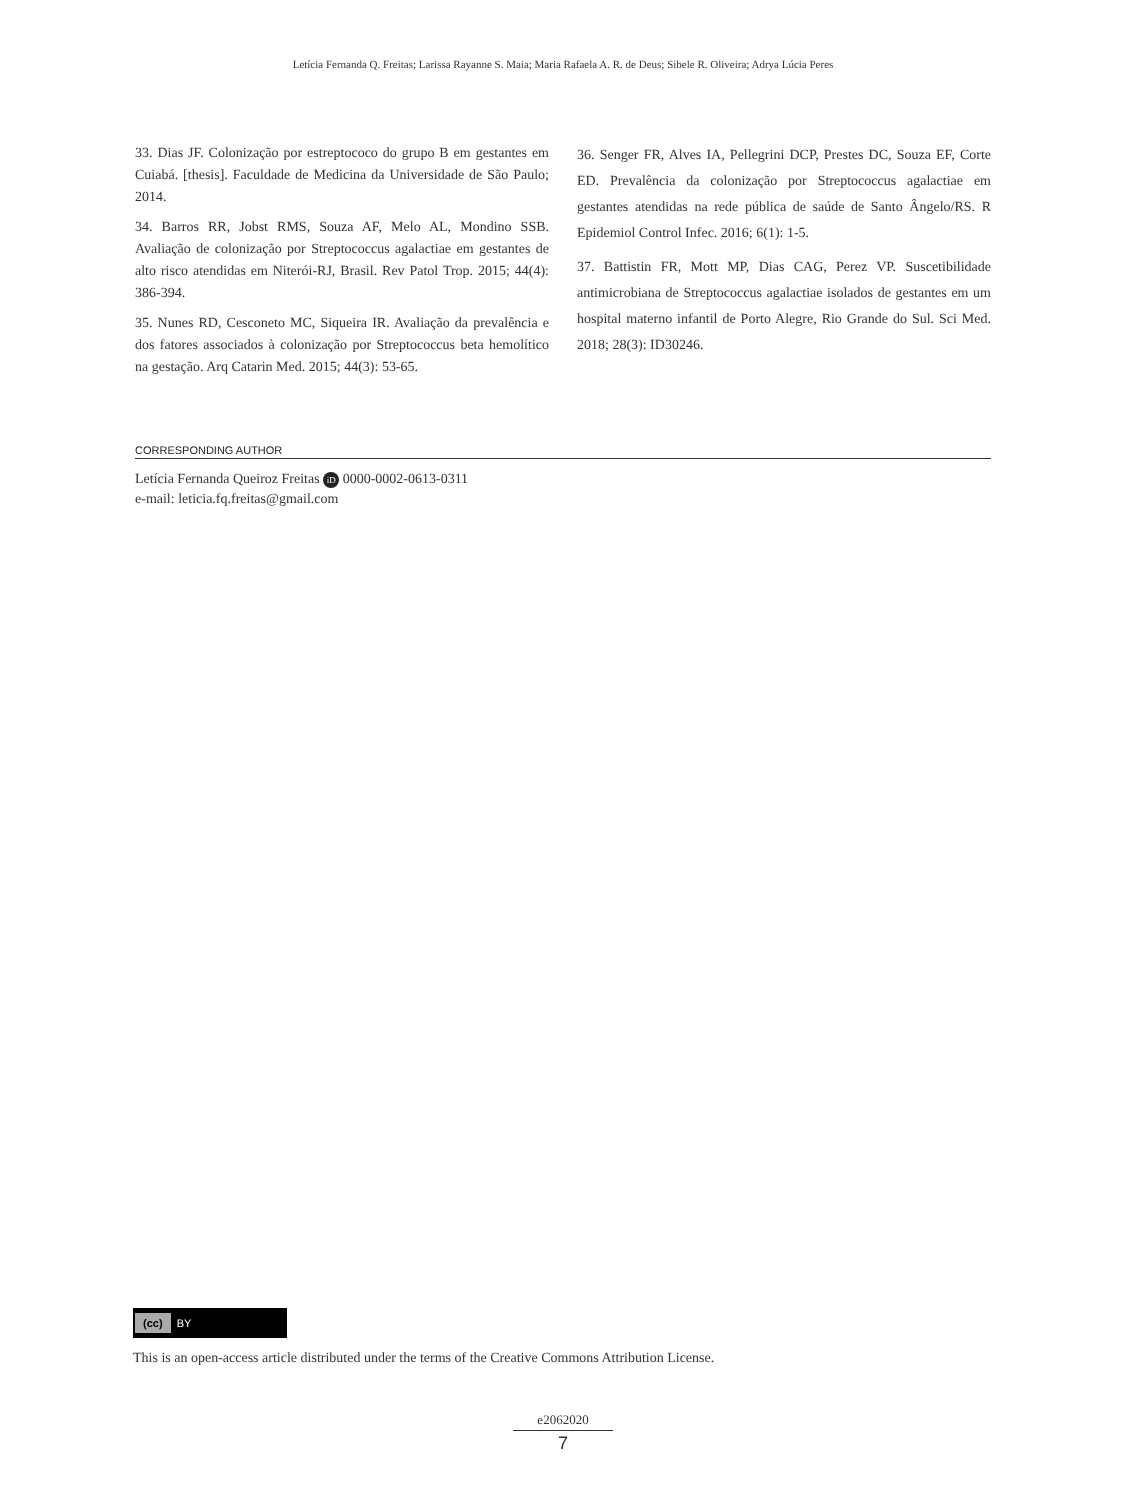Letícia Fernanda Q. Freitas; Larissa Rayanne S. Maia; Maria Rafaela A. R. de Deus; Sibele R. Oliveira; Adrya Lúcia Peres
33. Dias JF. Colonização por estreptococo do grupo B em gestantes em Cuiabá. [thesis]. Faculdade de Medicina da Universidade de São Paulo; 2014.
34. Barros RR, Jobst RMS, Souza AF, Melo AL, Mondino SSB. Avaliação de colonização por Streptococcus agalactiae em gestantes de alto risco atendidas em Niterói-RJ, Brasil. Rev Patol Trop. 2015; 44(4): 386-394.
35. Nunes RD, Cesconeto MC, Siqueira IR. Avaliação da prevalência e dos fatores associados à colonização por Streptococcus beta hemolítico na gestação. Arq Catarin Med. 2015; 44(3): 53-65.
36. Senger FR, Alves IA, Pellegrini DCP, Prestes DC, Souza EF, Corte ED. Prevalência da colonização por Streptococcus agalactiae em gestantes atendidas na rede pública de saúde de Santo Ângelo/RS. R Epidemiol Control Infec. 2016; 6(1): 1-5.
37. Battistin FR, Mott MP, Dias CAG, Perez VP. Suscetibilidade antimicrobiana de Streptococcus agalactiae isolados de gestantes em um hospital materno infantil de Porto Alegre, Rio Grande do Sul. Sci Med. 2018; 28(3): ID30246.
CORRESPONDING AUTHOR
Letícia Fernanda Queiroz Freitas iD 0000-0002-0613-0311
e-mail: leticia.fq.freitas@gmail.com
(cc) BY
This is an open-access article distributed under the terms of the Creative Commons Attribution License.
e2062020
7